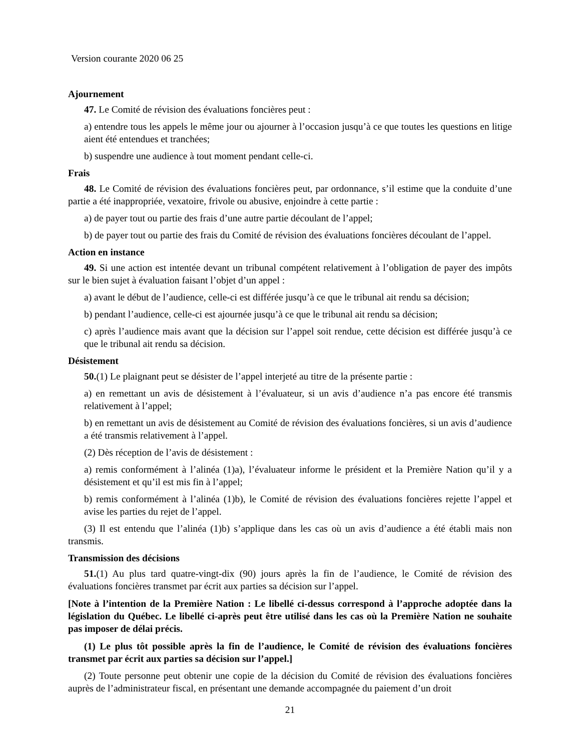Version courante 2020 06 25
Ajournement
47. Le Comité de révision des évaluations foncières peut :
a) entendre tous les appels le même jour ou ajourner à l’occasion jusqu’à ce que toutes les questions en litige aient été entendues et tranchées;
b) suspendre une audience à tout moment pendant celle-ci.
Frais
48. Le Comité de révision des évaluations foncières peut, par ordonnance, s’il estime que la conduite d’une partie a été inappropriée, vexatoire, frivole ou abusive, enjoindre à cette partie :
a) de payer tout ou partie des frais d’une autre partie découlant de l’appel;
b) de payer tout ou partie des frais du Comité de révision des évaluations foncières découlant de l’appel.
Action en instance
49. Si une action est intentée devant un tribunal compétent relativement à l’obligation de payer des impôts sur le bien sujet à évaluation faisant l’objet d’un appel :
a) avant le début de l’audience, celle-ci est différée jusqu’à ce que le tribunal ait rendu sa décision;
b) pendant l’audience, celle-ci est ajournée jusqu’à ce que le tribunal ait rendu sa décision;
c) après l’audience mais avant que la décision sur l’appel soit rendue, cette décision est différée jusqu’à ce que le tribunal ait rendu sa décision.
Désistement
50.(1) Le plaignant peut se désister de l’appel interjeté au titre de la présente partie :
a) en remettant un avis de désistement à l’évaluateur, si un avis d’audience n’a pas encore été transmis relativement à l’appel;
b) en remettant un avis de désistement au Comité de révision des évaluations foncières, si un avis d’audience a été transmis relativement à l’appel.
(2) Dès réception de l’avis de désistement :
a) remis conformément à l’alinéa (1)a), l’évaluateur informe le président et la Première Nation qu’il y a désistement et qu’il est mis fin à l’appel;
b) remis conformément à l’alinéa (1)b), le Comité de révision des évaluations foncières rejette l’appel et avise les parties du rejet de l’appel.
(3) Il est entendu que l’alinéa (1)b) s’applique dans les cas où un avis d’audience a été établi mais non transmis.
Transmission des décisions
51.(1) Au plus tard quatre-vingt-dix (90) jours après la fin de l’audience, le Comité de révision des évaluations foncières transmet par écrit aux parties sa décision sur l’appel.
[Note à l’intention de la Première Nation : Le libellé ci-dessus correspond à l’approche adoptée dans la législation du Québec. Le libellé ci-après peut être utilisé dans les cas où la Première Nation ne souhaite pas imposer de délai précis.
(1) Le plus tôt possible après la fin de l’audience, le Comité de révision des évaluations foncières transmet par écrit aux parties sa décision sur l’appel.]
(2) Toute personne peut obtenir une copie de la décision du Comité de révision des évaluations foncières auprès de l’administrateur fiscal, en présentant une demande accompagnée du paiement d’un droit
21